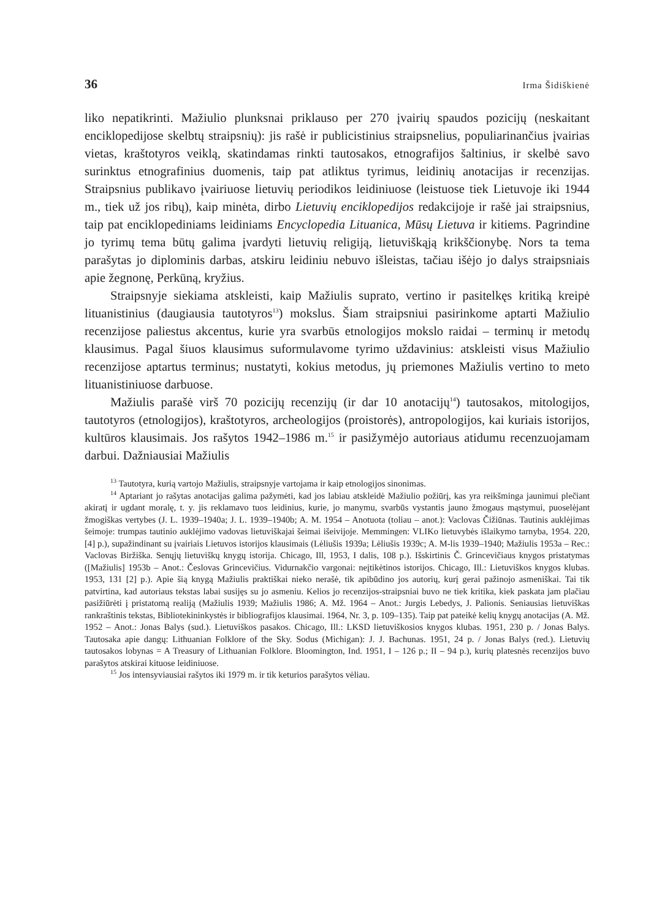36 Irma Šidiškienė
liko nepatikrinti. Mažiulio plunksnai priklauso per 270 įvairių spaudos pozicijų (neskaitant enciklopedijose skelbtų straipsnių): jis rašė ir publicistinius straipsnelius, populiarinančius įvairias vietas, kraštotyros veiklą, skatindamas rinkti tautosakos, etnografijos šaltinius, ir skelbė savo surinktus etnografinius duomenis, taip pat atliktus tyrimus, leidinių anotacijas ir recenzijas. Straipsnius publikavo įvairiuose lietuvių periodikos leidiniuose (leistuose tiek Lietuvoje iki 1944 m., tiek už jos ribų), kaip minėta, dirbo Lietuvių enciklopedijos redakcijoje ir rašė jai straipsnius, taip pat enciklopediniams leidiniams Encyclopedia Lituanica, Mūsų Lietuva ir kitiems. Pagrindine jo tyrimų tema būtų galima įvardyti lietuvių religiją, lietuviškąją krikščionybę. Nors ta tema parašytas jo diplominis darbas, atskiru leidiniu nebuvo išleistas, tačiau išėjo jo dalys straipsniais apie žegnonę, Perkūną, kryžius.
Straipsnyje siekiama atskleisti, kaip Mažiulis suprato, vertino ir pasitelkęs kritiką kreipė lituanistinius (daugiausia tautotyros<sup>13</sup>) mokslus. Šiam straipsniui pasirinkome aptarti Mažiulio recenzijose paliestus akcentus, kurie yra svarbūs etnologijos mokslo raidai – terminų ir metodų klausimus. Pagal šiuos klausimus suformulavome tyrimo uždavinius: atskleisti visus Mažiulio recenzijose aptartus terminus; nustatyti, kokius metodus, jų priemones Mažiulis vertino to meto lituanistiniuose darbuose.
Mažiulis parašė virš 70 pozicijų recenzijų (ir dar 10 anotacijų<sup>14</sup>) tautosakos, mitologijos, tautotyros (etnologijos), kraštotyros, archeologijos (proistorės), antropologijos, kai kuriais istorijos, kultūros klausimais. Jos rašytos 1942–1986 m.<sup>15</sup> ir pasižymėjo autoriaus atidumu recenzuojamam darbui. Dažniausiai Mažiulis
<sup>13</sup> Tautotyra, kurią vartojo Mažiulis, straipsnyje vartojama ir kaip etnologijos sinonimas.
<sup>14</sup> Aptariant jo rašytas anotacijas galima pažymėti, kad jos labiau atskleidė Mažiulio požiūrį, kas yra reikšminga jaunimui plečiant akiratį ir ugdant moralę, t. y. jis reklamavo tuos leidinius, kurie, jo manymu, svarbūs vystantis jauno žmogaus mąstymui, puoselėjant žmogiškas vertybes (J. L. 1939–1940a; J. L. 1939–1940b; A. M. 1954 – Anotuota (toliau – anot.): Vaclovas Čižiūnas. Tautinis auklėjimas šeimoje: trumpas tautinio auklėjimo vadovas lietuviškajai šeimai išeivijoje. Memmingen: VLIKo lietuvybės išlaikymo tarnyba, 1954. 220, [4] p.), supažindinant su įvairiais Lietuvos istorijos klausimais (Lėliušis 1939a; Lėliušis 1939c; A. M-lis 1939–1940; Mažiulis 1953a – Rec.: Vaclovas Biržiška. Senųjų lietuviškų knygų istorija. Chicago, Ill, 1953, I dalis, 108 p.). Išskirtinis Č. Grincevičiaus knygos pristatymas ([Mažiulis] 1953b – Anot.: Česlovas Grincevičius. Vidurnakčio vargonai: neįtikėtinos istorijos. Chicago, Ill.: Lietuviškos knygos klubas. 1953, 131 [2] p.). Apie šią knygą Mažiulis praktiškai nieko nerašė, tik apibūdino jos autorių, kurį gerai pažinojo asmeniškai. Tai tik patvirtina, kad autoriaus tekstas labai susijęs su jo asmeniu. Kelios jo recenzijos-straipsniai buvo ne tiek kritika, kiek paskata jam plačiau pasižiūrėti į pristatomą realiją (Mažiulis 1939; Mažiulis 1986; A. Mž. 1964 – Anot.: Jurgis Lebedys, J. Palionis. Seniausias lietuviškas rankraštinis tekstas, Bibliotekininkystės ir bibliografijos klausimai. 1964, Nr. 3, p. 109–135). Taip pat pateikė kelių knygų anotacijas (A. Mž. 1952 – Anot.: Jonas Balys (sud.). Lietuviškos pasakos. Chicago, Ill.: LKSD lietuviškosios knygos klubas. 1951, 230 p. / Jonas Balys. Tautosaka apie dangų: Lithuanian Folklore of the Sky. Sodus (Michigan): J. J. Bachunas. 1951, 24 p. / Jonas Balys (red.). Lietuvių tautosakos lobynas = A Treasury of Lithuanian Folklore. Bloomington, Ind. 1951, I – 126 p.; II – 94 p.), kurių platesnės recenzijos buvo parašytos atskirai kituose leidiniuose.
<sup>15</sup> Jos intensyviausiai rašytos iki 1979 m. ir tik keturios parašytos vėliau.